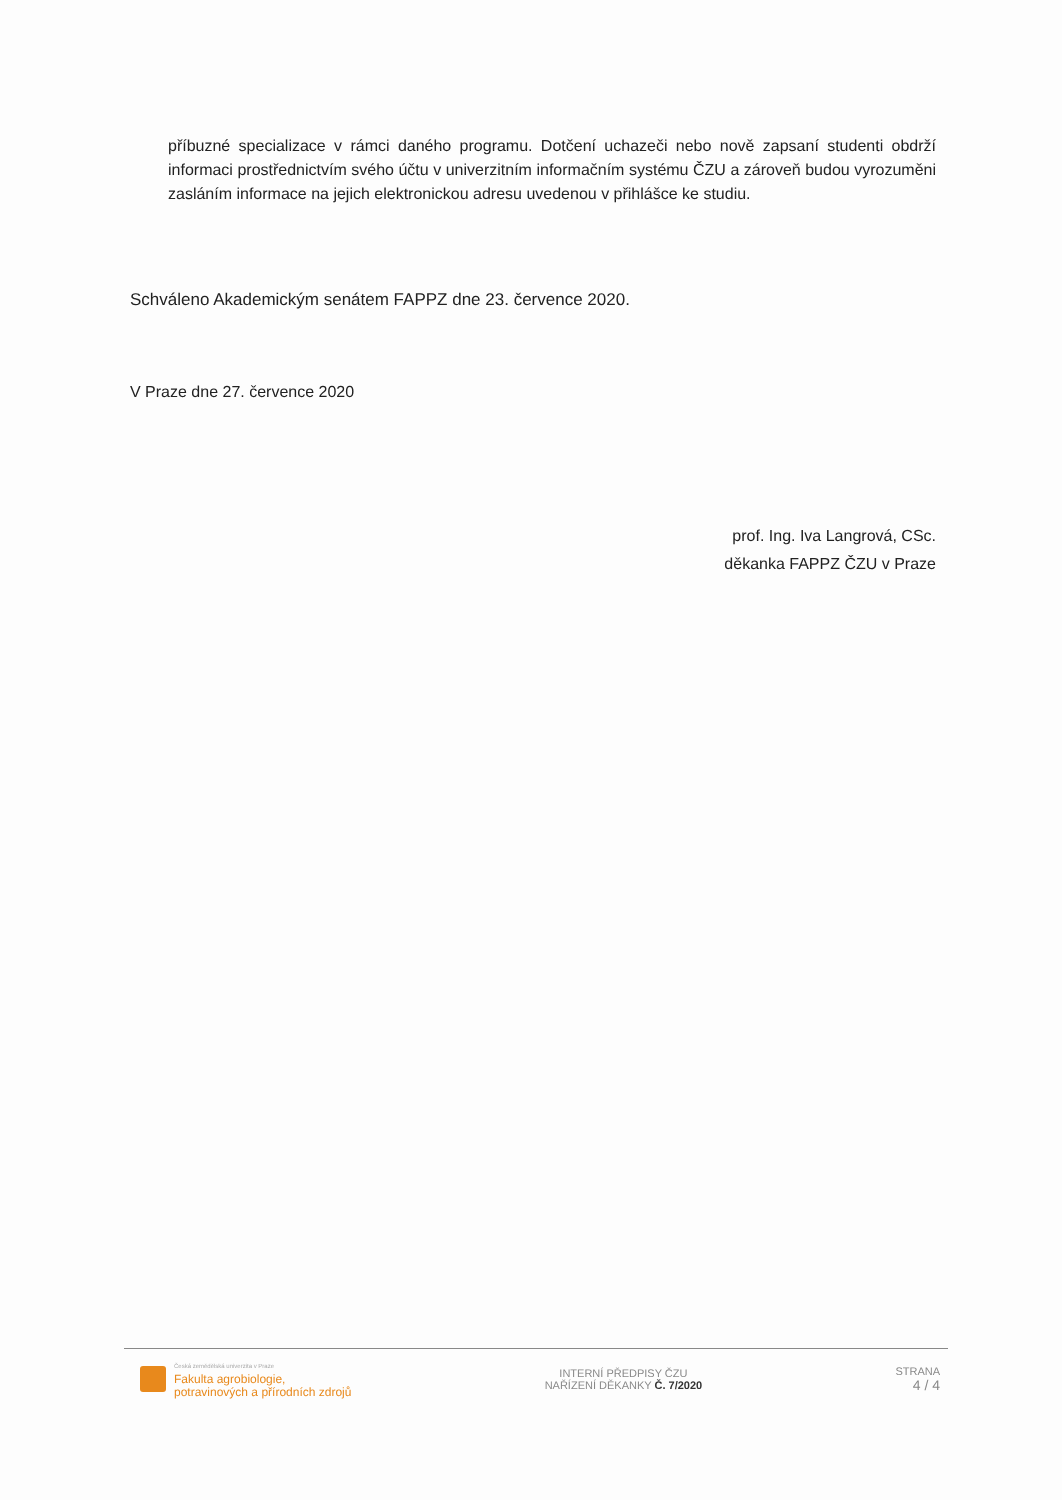příbuzné specializace v rámci daného programu. Dotčení uchazeči nebo nově zapsaní studenti obdrží informaci prostřednictvím svého účtu v univerzitním informačním systému ČZU a zároveň budou vyrozuměni zasláním informace na jejich elektronickou adresu uvedenou v přihlášce ke studiu.
Schváleno Akademickým senátem FAPPZ dne 23. července 2020.
V Praze dne 27. července 2020
prof. Ing. Iva Langrová, CSc.
děkanka FAPPZ ČZU v Praze
Česká zemědělská univerzita v Praze
Fakulta agrobiologie,
potravinových a přírodních zdrojů
INTERNÍ PŘEDPISY ČZU
NAŘÍZENÍ DĚKANKY Č. 7/2020
STRANA
4 / 4